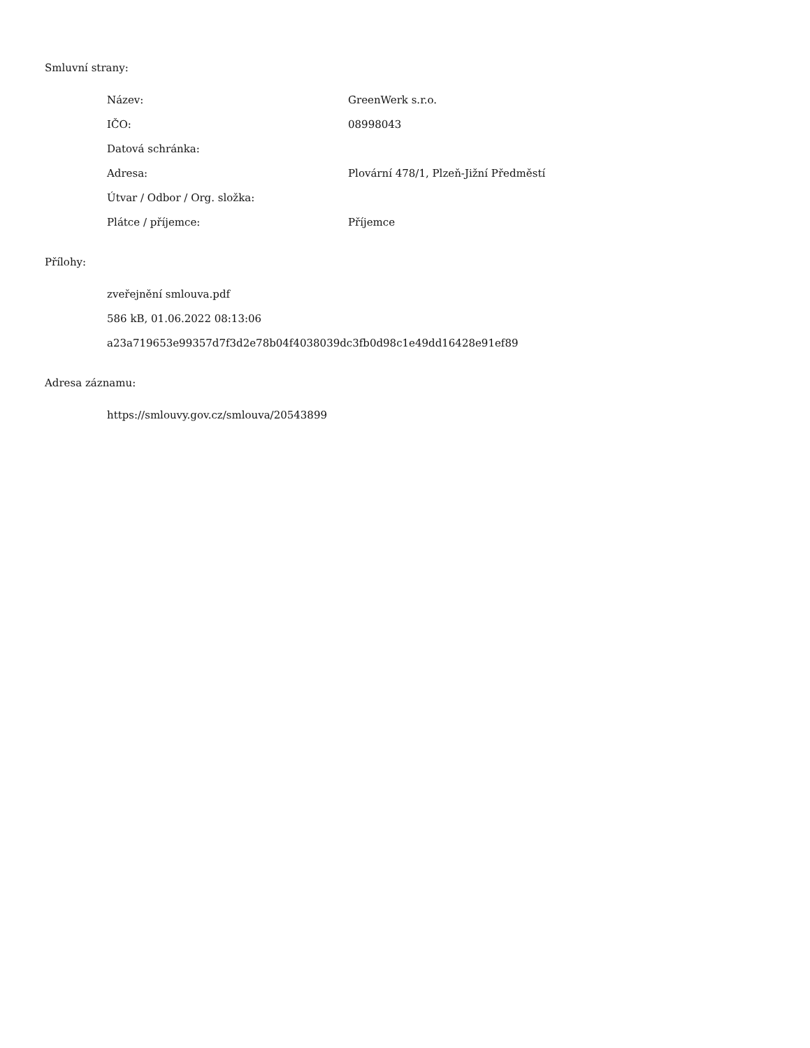Smluvní strany:
| Název: | GreenWerk s.r.o. |
| IČO: | 08998043 |
| Datová schránka: | |
| Adresa: | Plovární 478/1, Plzeň-Jižní Předměstí |
| Útvar / Odbor / Org. složka: | |
| Plátce / příjemce: | Příjemce |
Přílohy:
zveřejnění smlouva.pdf
586 kB, 01.06.2022 08:13:06
a23a719653e99357d7f3d2e78b04f4038039dc3fb0d98c1e49dd16428e91ef89
Adresa záznamu:
https://smlouvy.gov.cz/smlouva/20543899